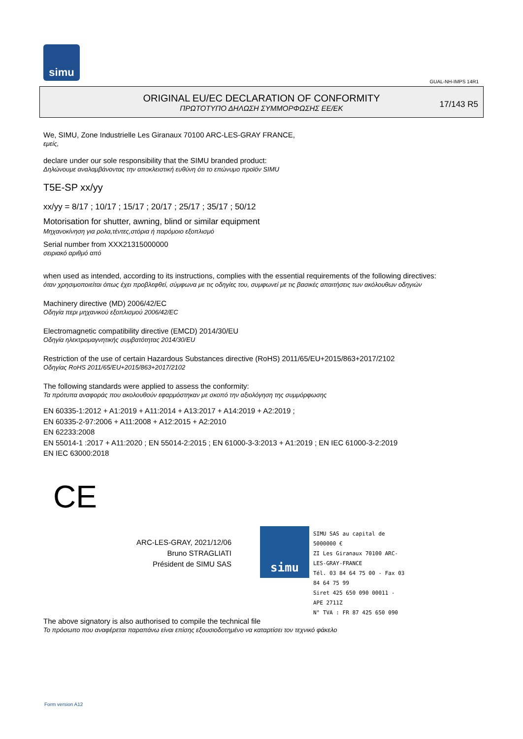simu
GUAL-NH-IMPS 14R1
ORIGINAL EU/EC DECLARATION OF CONFORMITY
ΠΡΩΤΟΤΥΠΟ ΔΗΛΩΣΗ ΣΥΜΜΟΡΦΩΣΗΣ ΕΕ/ΕΚ
17/143 R5
We, SIMU, Zone Industrielle Les Giranaux 70100 ARC-LES-GRAY FRANCE,
εμείς,
declare under our sole responsibility that the SIMU branded product:
Δηλώνουμε αναλαμβάνοντας την αποκλειστική ευθύνη ότι το επώνυμο προϊόν SIMU
T5E-SP xx/yy
xx/yy = 8/17 ; 10/17 ; 15/17 ; 20/17 ; 25/17 ; 35/17 ; 50/12
Motorisation for shutter, awning, blind or similar equipment
Μηχανοκίνηση για ρολα,τέντες,στόρια ή παρόμοιο εξοπλισμό
Serial number from XXX21315000000
σειριακό αριθμό από
when used as intended, according to its instructions, complies with the essential requirements of the following directives:
όταν χρησιμοποιείται όπως έχει προβλεφθεί, σύμφωνα με τις οδηγίες του, συμφωνεί με τις βασικές απαιτήσεις των ακόλουθων οδηγιών
Machinery directive (MD) 2006/42/EC
Οδηγία περι μηχανικού εξοπλισμού 2006/42/EC
Electromagnetic compatibility directive (EMCD) 2014/30/EU
Οδηγία ηλεκτρομαγνητικής συμβατότητας 2014/30/EU
Restriction of the use of certain Hazardous Substances directive (RoHS) 2011/65/EU+2015/863+2017/2102
Οδηγίας RoHS 2011/65/EU+2015/863+2017/2102
The following standards were applied to assess the conformity:
Τα πρότυπα αναφοράς που ακολουθούν εφαρμόστηκαν με σκοπό την αξιολόγηση της συμμόρφωσης
EN 60335-1:2012 + A1:2019 + A11:2014 + A13:2017 + A14:2019 + A2:2019 ;
EN 60335-2-97:2006 + A11:2008 + A12:2015 + A2:2010
EN 62233:2008
EN 55014-1 :2017 + A11:2020 ; EN 55014-2:2015 ; EN 61000-3-3:2013 + A1:2019 ; EN IEC 61000-3-2:2019
EN IEC 63000:2018
CE
ARC-LES-GRAY, 2021/12/06
Bruno STRAGLIATI
Président de SIMU SAS
simu
SIMU SAS au capital de 5000000 €
ZI Les Giranaux 70100 ARC-LES-GRAY-FRANCE
Tél. 03 84 64 75 00 - Fax 03 84 64 75 99
Siret 425 650 090 00011 - APE 2711Z
N° TVA : FR 87 425 650 090
The above signatory is also authorised to compile the technical file
Το πρόσωπο που αναφέρεται παραπάνω είναι επίσης εξουσιοδοτημένο να καταρτίσει τον τεχνικό φάκελο
Form version A12